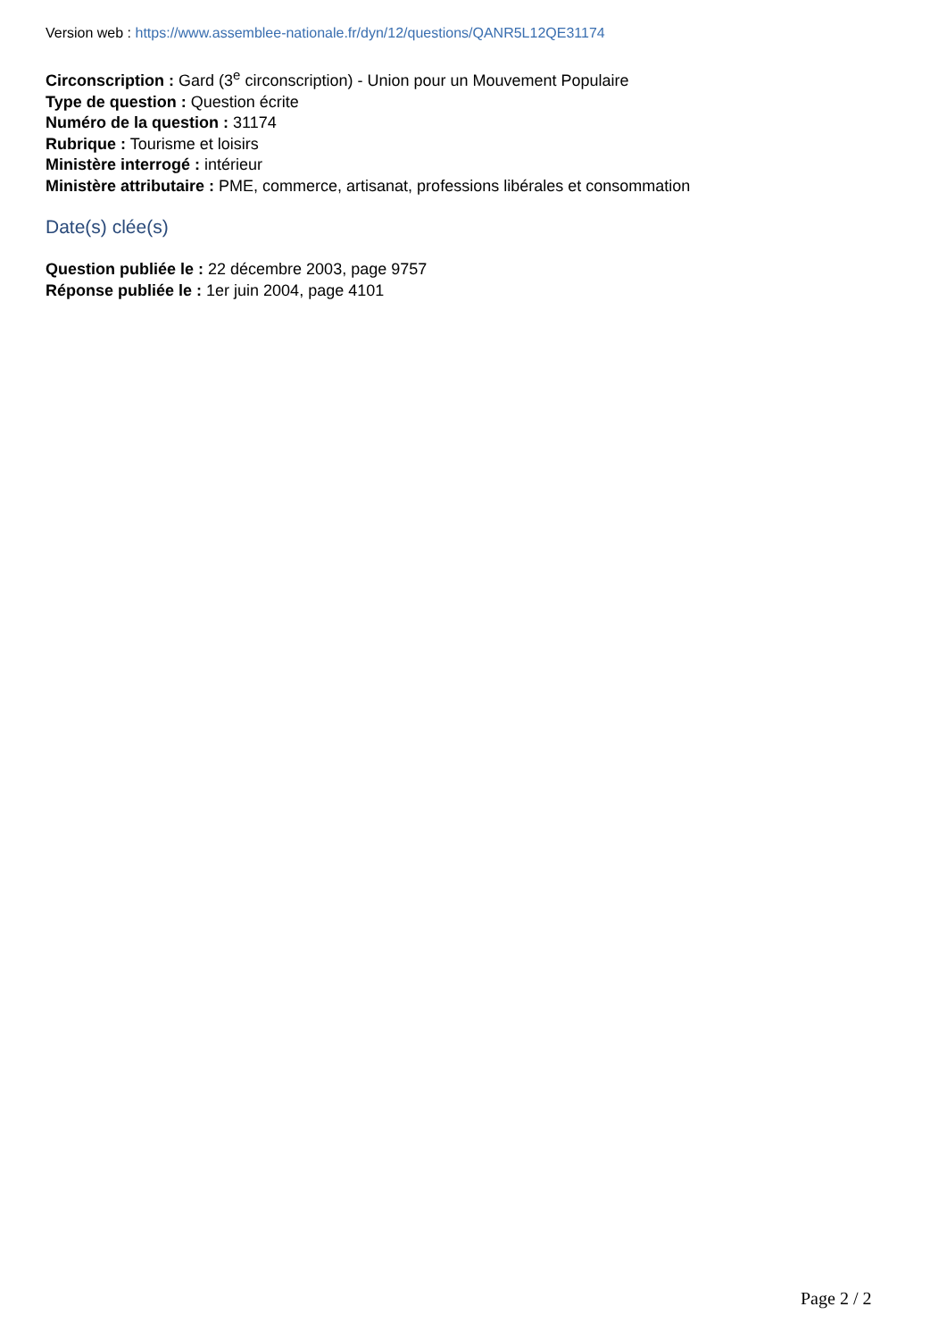Version web : https://www.assemblee-nationale.fr/dyn/12/questions/QANR5L12QE31174
Circonscription : Gard (3<sup>e</sup> circonscription) - Union pour un Mouvement Populaire
Type de question : Question écrite
Numéro de la question : 31174
Rubrique : Tourisme et loisirs
Ministère interrogé : intérieur
Ministère attributaire : PME, commerce, artisanat, professions libérales et consommation
Date(s) clée(s)
Question publiée le : 22 décembre 2003, page 9757
Réponse publiée le : 1er juin 2004, page 4101
Page 2 / 2